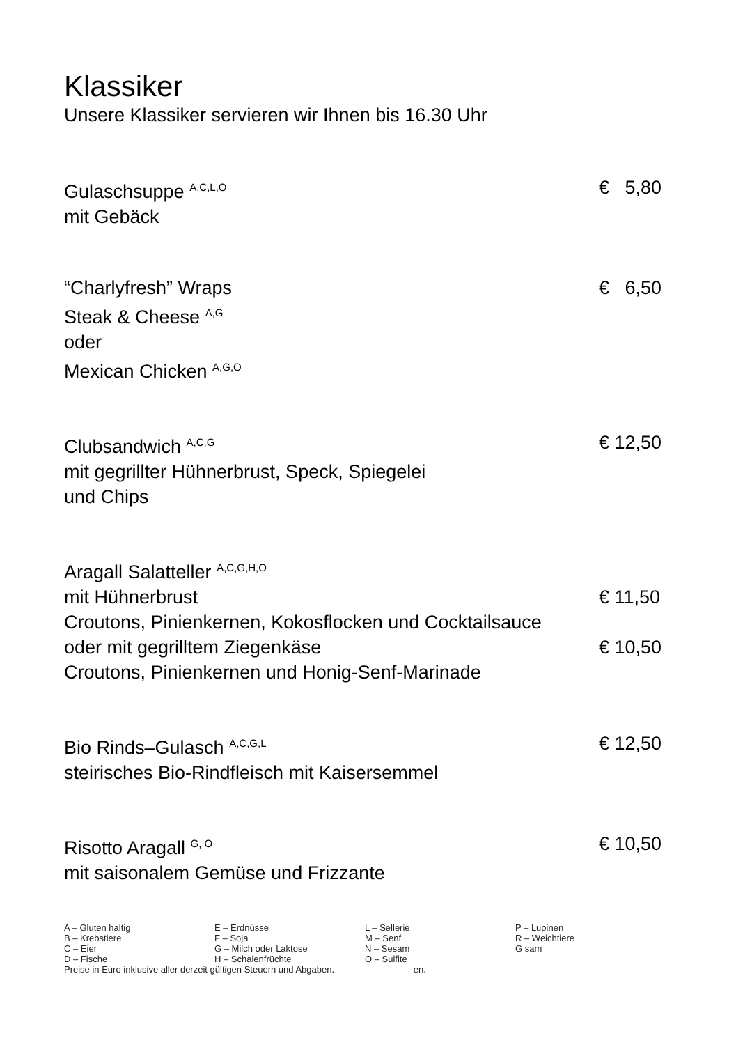Klassiker
Unsere Klassiker servieren wir Ihnen bis 16.30 Uhr
Gulaschsuppe <sup>A,C,L,O</sup> € 5,80
mit Gebäck
“Charlyfresh” Wraps € 6,50
Steak & Cheese <sup>A,G</sup>
oder
Mexican Chicken <sup>A,G,O</sup>
Clubsandwich <sup>A,C,G</sup> € 12,50
mit gegrillter Hühnerbrust, Speck, Spiegelei
und Chips
Aragall Salatteller <sup>A,C,G,H,O</sup>
mit Hühnerbrust € 11,50
Croutons, Pinienkernen, Kokosflocken und Cocktailsauce
oder mit gegrilltem Ziegenkäse € 10,50
Croutons, Pinienkernen und Honig-Senf-Marinade
Bio Rinds–Gulasch <sup>A,C,G,L</sup> € 12,50
steirisches Bio-Rindfleisch mit Kaisersemmel
Risotto Aragall <sup>G, O</sup> € 10,50
mit saisonalem Gemüse und Frizzante
| A – Gluten haltig | E – Erdnüsse | L – Sellerie | P – Lupinen |
| B – Krebstiere | F – Soja | M – Senf | R – Weichtiere |
| C – Eier | G – Milch oder Laktose | N – Sesam | G sam |
| D – Fische | H – Schalenfrüchte | O – Sulfite | |
Preise in Euro inklusive aller derzeit gültigen Steuern und Abgaben. en.